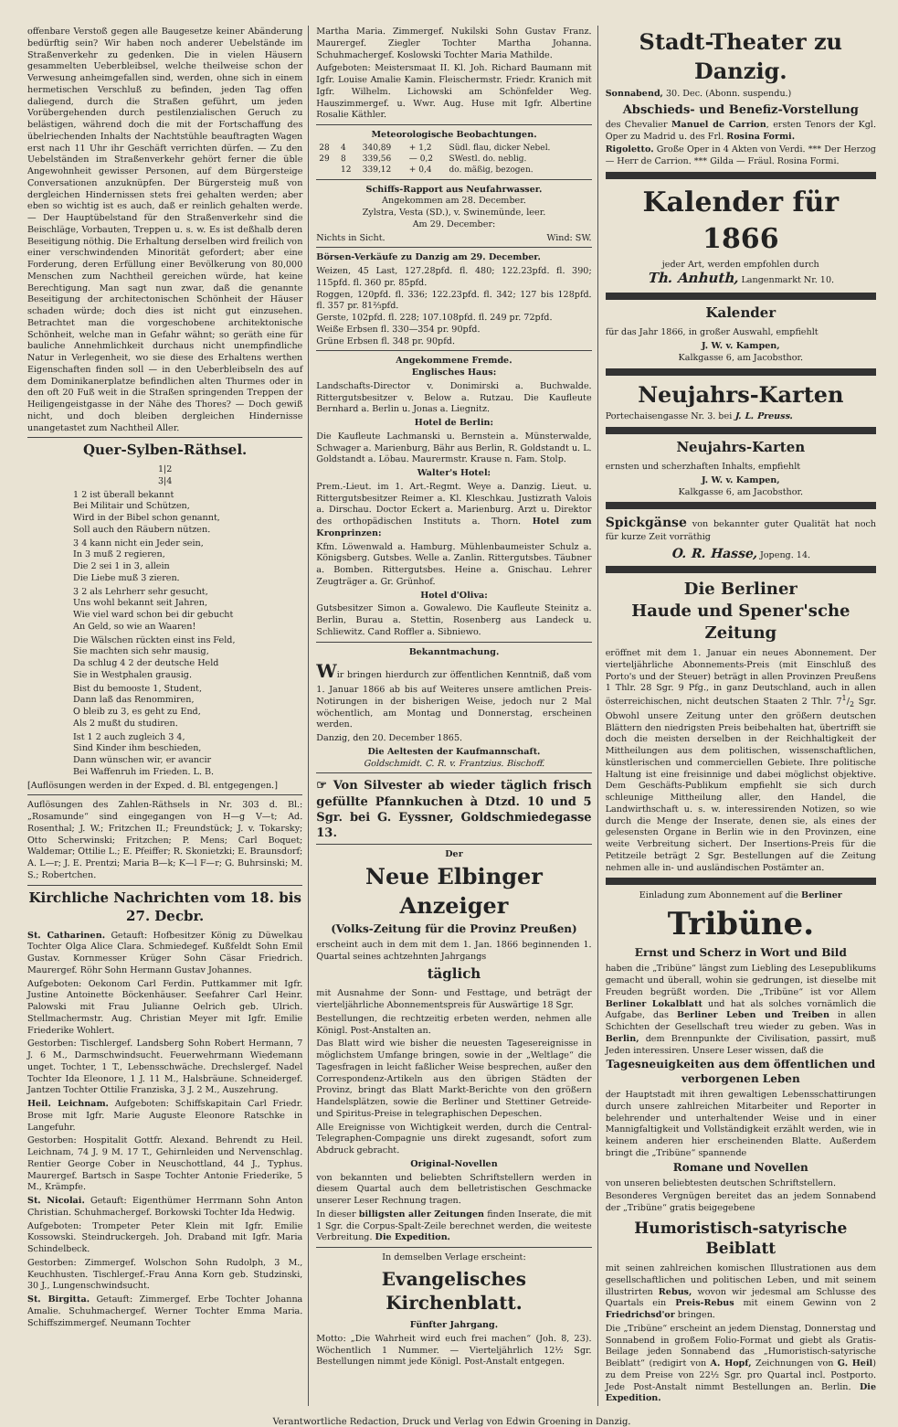offenbare Verstoß gegen alle Baugesetze keiner Abänderung bedürftig sein? Wir haben noch anderer Uebelstände im Straßenverkehr zu gedenken. Die in vielen Häusern gesammelten Ueberbleibsel, welche theilweise schon der Verwesung anheimgefallen sind, werden, ohne sich in einem hermetischen Verschluß zu befinden, jeden Tag offen daliegend, durch die Straßen geführt, um jeden Vorübergehenden durch pestilenzialischen Geruch zu belästigen, während doch die mit der Fortschaffung des übelriechenden Inhalts der Nachtstühle beauftragten Wagen erst nach 11 Uhr ihr Geschäft verrichten dürfen. — Zu den Uebelständen im Straßenverkehr gehört ferner die üble Angewohnheit gewisser Personen, auf dem Bürgersteige Conversationen anzuknüpfen. Der Bürgersteig muß von dergleichen Hindernissen stets frei gehalten werden; aber eben so wichtig ist es auch, daß er reinlich gehalten werde. — Der Hauptübelstand für den Straßenverkehr sind die Beischläge, Vorbauten, Treppen u. s. w. Es ist deßhalb deren Beseitigung nöthig. Die Erhaltung derselben wird freilich von einer verschwindenden Minorität gefordert; aber eine Forderung, deren Erfüllung einer Bevölkerung von 80,000 Menschen zum Nachtheil gereichen würde, hat keine Berechtigung. Man sagt nun zwar, daß die genannte Beseitigung der architectonischen Schönheit der Häuser schaden würde; doch dies ist nicht gut einzusehen. Betrachtet man die vorgeschobene architektonische Schönheit, welche man in Gefahr wähnt; so geräth eine für bauliche Annehmlichkeit durchaus nicht unempfindliche Natur in Verlegenheit, wo sie diese des Erhaltens werthen Eigenschaften finden soll — in den Ueberbleibseln des auf dem Dominikanerplatze befindlichen alten Thurmes oder in den oft 20 Fuß weit in die Straßen springenden Treppen der Heiligengeistgasse in der Nähe des Thores? — Doch gewiß nicht, und doch bleiben dergleichen Hindernisse unangetastet zum Nachtheil Aller.
Quer-Sylben-Räthsel.
1|2
3|4
1 2 ist überall bekannt
Bei Militair und Schützen,
Wird in der Bibel schon genannt,
Soll auch den Räubern nützen.
3 4 kann nicht ein Jeder sein,
In 3 muß 2 regieren,
Die 2 sei 1 in 3, allein
Die Liebe muß 3 zieren.
3 2 als Lehrherr sehr gesucht,
Uns wohl bekannt seit Jahren,
Wie viel ward schon bei dir gebucht
An Geld, so wie an Waaren!
Die Wälschen rückten einst ins Feld,
Sie machten sich sehr mausig,
Da schlug 4 2 der deutsche Held
Sie in Westphalen grausig.
Bist du bemooste 1, Student,
Dann laß das Renommiren,
O bleib zu 3, es geht zu End,
Als 2 mußt du studiren.
Ist 1 2 auch zugleich 3 4,
Sind Kinder ihm beschieden,
Dann wünschen wir, er avancir
Bei Waffenruh im Frieden. L. B.
[Auflösungen werden in der Exped. d. Bl. entgegengen.]
Auflösungen des Zahlen-Räthsels in Nr. 303 d. Bl.: „Rosamunde“ sind eingegangen von H—g V—t; Ad. Rosenthal; J. W.; Fritzchen II.; Freundstück; J. v. Tokarsky; Otto Scherwinski; Fritzchen; P. Mens; Carl Boquet; Waldemar; Ottilie L.; E. Pfeiffer; R. Skonietzki; E. Braunsdorf; A. L—r; J. E. Prentzi; Maria B—k; K—l F—r; G. Buhrsinski; M. S.; Robertchen.
Kirchliche Nachrichten vom 18. bis 27. Decbr.
St. Catharinen. Getauft: Hofbesitzer König zu Düwelkau Tochter Olga Alice Clara. Schmiedegef. Kußfeldt Sohn Emil Gustav. Kornmesser Krüger Sohn Cäsar Friedrich. Maurergef. Röhr Sohn Hermann Gustav Johannes.
Aufgeboten: Oekonom Carl Ferdin. Puttkammer mit Igfr. Justine Antoinette Böckenhäuser. Seefahrer Carl Heinr. Palowski mit Frau Julianne Oelrich geb. Ulrich. Stellmachermstr. Aug. Christian Meyer mit Igfr. Emilie Friederike Wohlert.
Gestorben: Tischlergef. Landsberg Sohn Robert Hermann, 7 J. 6 M., Darmschwindsucht. Feuerwehrmann Wiedemann unget. Tochter, 1 T., Lebensschwäche. Drechslergef. Nadel Tochter Ida Eleonore, 1 J. 11 M., Halsbräune. Schneidergef. Jantzen Tochter Ottilie Franziska, 3 J. 2 M., Auszehrung.
Heil. Leichnam. Aufgeboten: Schiffskapitain Carl Friedr. Brose mit Igfr. Marie Auguste Eleonore Ratschke in Langefuhr.
Gestorben: Hospitalit Gottfr. Alexand. Behrendt zu Heil. Leichnam, 74 J. 9 M. 17 T., Gehirnleiden und Nervenschlag. Rentier George Cober in Neuschottland, 44 J., Typhus. Maurergef. Bartsch in Saspe Tochter Antonie Friederike, 5 M., Krämpfe.
St. Nicolai. Getauft: Eigenthümer Herrmann Sohn Anton Christian. Schuhmachergef. Borkowski Tochter Ida Hedwig.
Aufgeboten: Trompeter Peter Klein mit Igfr. Emilie Kossowski. Steindruckergeh. Joh. Draband mit Igfr. Maria Schindelbeck.
Gestorben: Zimmergef. Wolschon Sohn Rudolph, 3 M., Keuchhusten. Tischlergef.-Frau Anna Korn geb. Studzinski, 30 J., Lungenschwindsucht.
St. Birgitta. Getauft: Zimmergef. Erbe Tochter Johanna Amalie. Schuhmachergef. Werner Tochter Emma Maria. Schiffszimmergef. Neumann Tochter
Martha Maria. Zimmergef. Nukilski Sohn Gustav Franz. Maurergef. Ziegler Tochter Martha Johanna. Schuhmachergef. Koslowski Tochter Maria Mathilde.
Aufgeboten: Meistersmaat II. Kl. Joh. Richard Baumann mit Igfr. Louise Amalie Kamin. Fleischermstr. Friedr. Kranich mit Igfr. Wilhelm. Lichowski am Schönfelder Weg. Hauszimmergef. u. Wwr. Aug. Huse mit Igfr. Albertine Rosalie Käthler.
Meteorologische Beobachtungen.
| 28 | 4 | 340,89 | + 1,2 | Südl. flau, dicker Nebel. |
| 29 | 8 | 339,56 | — 0,2 | SWestl. do. neblig. |
| | 12 | 339,12 | + 0,4 | do. mäßig, bezogen. |
Schiffs-Rapport aus Neufahrwasser.
Angekommen am 28. December.
Zylstra, Vesta (SD.), v. Swinemünde, leer.
Am 29. December:
Nichts in Sicht. Wind: SW.
Börsen-Verkäufe zu Danzig am 29. December.
Weizen, 45 Last, 127.28pfd. fl. 480; 122.23pfd. fl. 390; 115pfd. fl. 360 pr. 85pfd.
Roggen, 120pfd. fl. 336; 122.23pfd. fl. 342; 127 bis 128pfd. fl. 357 pr. 81⅔pfd.
Gerste, 102pfd. fl. 228; 107.108pfd. fl. 249 pr. 72pfd.
Weiße Erbsen fl. 330—354 pr. 90pfd.
Grüne Erbsen fl. 348 pr. 90pfd.
Angekommene Fremde.
Englisches Haus:
Landschafts-Director v. Donimirski a. Buchwalde. Rittergutsbesitzer v. Below a. Rutzau. Die Kaufleute Bernhard a. Berlin u. Jonas a. Liegnitz.
Hotel de Berlin:
Die Kaufleute Lachmanski u. Bernstein a. Münsterwalde, Schwager a. Marienburg, Bähr aus Berlin, R. Goldstandt u. L. Goldstandt a. Löbau. Maurermstr. Krause n. Fam. Stolp.
Walter's Hotel:
Prem.-Lieut. im 1. Art.-Regmt. Weye a. Danzig. Lieut. u. Rittergutsbesitzer Reimer a. Kl. Kleschkau. Justizrath Valois a. Dirschau. Doctor Eckert a. Marienburg. Arzt u. Direktor des orthopädischen Instituts a. Thorn. Hotel zum Kronprinzen:
Kfm. Löwenwald a. Hamburg. Mühlenbaumeister Schulz a. Königsberg. Gutsbes. Welle a. Zanlin. Rittergutsbes. Täubner a. Bomben. Rittergutsbes. Heine a. Gnischau. Lehrer Zeugträger a. Gr. Grünhof.
Hotel d'Oliva:
Gutsbesitzer Simon a. Gowalewo. Die Kaufleute Steinitz a. Berlin, Burau a. Stettin, Rosenberg aus Landeck u. Schliewitz. Cand Roffler a. Sibniewo.
Bekanntmachung.
Wir bringen hierdurch zur öffentlichen Kenntniß, daß vom 1. Januar 1866 ab bis auf Weiteres unsere amtlichen Preis-Notirungen in der bisherigen Weise, jedoch nur 2 Mal wöchentlich, am Montag und Donnerstag, erscheinen werden.
Danzig, den 20. December 1865.
Die Aeltesten der Kaufmannschaft.
Goldschmidt. C. R. v. Frantzius. Bischoff.
☞ Von Silvester ab wieder täglich frisch gefüllte Pfannkuchen à Dtzd. 10 und 5 Sgr. bei G. Eyssner, Goldschmiedegasse 13.
Der
Neue Elbinger Anzeiger
(Volks-Zeitung für die Provinz Preußen)
erscheint auch in dem mit dem 1. Jan. 1866 beginnenden 1. Quartal seines achtzehnten Jahrgangs
täglich
mit Ausnahme der Sonn- und Festtage, und beträgt der vierteljährliche Abonnementspreis für Auswärtige 18 Sgr.
Bestellungen, die rechtzeitig erbeten werden, nehmen alle Königl. Post-Anstalten an.
Das Blatt wird wie bisher die neuesten Tagesereignisse in möglichstem Umfange bringen, sowie in der „Weltlage“ die Tagesfragen in leicht faßlicher Weise besprechen, außer den Correspondenz-Artikeln aus den übrigen Städten der Provinz, bringt das Blatt Markt-Berichte von den größern Handelsplätzen, sowie die Berliner und Stettiner Getreide- und Spiritus-Preise in telegraphischen Depeschen.
Alle Ereignisse von Wichtigkeit werden, durch die Central-Telegraphen-Compagnie uns direkt zugesandt, sofort zum Abdruck gebracht.
Original-Novellen
von bekannten und beliebten Schriftstellern werden in diesem Quartal auch dem belletristischen Geschmacke unserer Leser Rechnung tragen.
In dieser billigsten aller Zeitungen finden Inserate, die mit 1 Sgr. die Corpus-Spalt-Zeile berechnet werden, die weiteste Verbreitung. Die Expedition.
In demselben Verlage erscheint:
Evangelisches Kirchenblatt.
Fünfter Jahrgang.
Motto: „Die Wahrheit wird euch frei machen“ (Joh. 8, 23). Wöchentlich 1 Nummer. — Vierteljährlich 12½ Sgr. Bestellungen nimmt jede Königl. Post-Anstalt entgegen.
Stadt-Theater zu Danzig.
Sonnabend, 30. Dec. (Abonn. suspendu.)
Abschieds- und Benefiz-Vorstellung
des Chevalier Manuel de Carrion, ersten Tenors der Kgl. Oper zu Madrid u. des Frl. Rosina Formi.
Rigoletto. Große Oper in 4 Akten von Verdi. *** Der Herzog — Herr de Carrion. *** Gilda — Fräul. Rosina Formi.
Kalender für 1866
jeder Art, werden empfohlen durch
Th. Anhuth, Langenmarkt Nr. 10.
Kalender
für das Jahr 1866, in großer Auswahl, empfiehlt
J. W. v. Kampen,
Kalkgasse 6, am Jacobsthor.
Neujahrs-Karten
Portechaisengasse Nr. 3. bei J. L. Preuss.
Neujahrs-Karten
ernsten und scherzhaften Inhalts, empfiehlt
J. W. v. Kampen,
Kalkgasse 6, am Jacobsthor.
Spickgänse von bekannter guter Qualität hat noch für kurze Zeit vorräthig
O. R. Hasse, Jopeng. 14.
Die Berliner
Haude und Spener'sche Zeitung
eröffnet mit dem 1. Januar ein neues Abonnement. Der vierteljährliche Abonnements-Preis (mit Einschluß des Porto's und der Steuer) beträgt in allen Provinzen Preußens 1 Thlr. 28 Sgr. 9 Pfg., in ganz Deutschland, auch in allen österreichischen, nicht deutschen Staaten 2 Thlr. 71/2 Sgr. Obwohl unsere Zeitung unter den größern deutschen Blättern den niedrigsten Preis beibehalten hat, übertrifft sie doch die meisten derselben in der Reichhaltigkeit der Mittheilungen aus dem politischen, wissenschaftlichen, künstlerischen und commerciellen Gebiete. Ihre politische Haltung ist eine freisinnige und dabei möglichst objektive. Dem Geschäfts-Publikum empfiehlt sie sich durch schleunige Mittheilung aller, den Handel, die Landwirthschaft u. s. w. interessirenden Notizen, so wie durch die Menge der Inserate, denen sie, als eines der gelesensten Organe in Berlin wie in den Provinzen, eine weite Verbreitung sichert. Der Insertions-Preis für die Petitzeile beträgt 2 Sgr. Bestellungen auf die Zeitung nehmen alle in- und ausländischen Postämter an.
Einladung zum Abonnement auf die Berliner
Tribüne.
Ernst und Scherz in Wort und Bild
haben die „Tribüne“ längst zum Liebling des Lesepublikums gemacht und überall, wohin sie gedrungen, ist dieselbe mit Freuden begrüßt worden. Die „Tribüne“ ist vor Allem Berliner Lokalblatt und hat als solches vornämlich die Aufgabe, das Berliner Leben und Treiben in allen Schichten der Gesellschaft treu wieder zu geben. Was in Berlin, dem Brennpunkte der Civilisation, passirt, muß Jeden interessiren. Unsere Leser wissen, daß die
Tagesneuigkeiten aus dem öffentlichen und verborgenen Leben
der Hauptstadt mit ihren gewaltigen Lebensschattirungen durch unsere zahlreichen Mitarbeiter und Reporter in belehrender und unterhaltender Weise und in einer Mannigfaltigkeit und Vollständigkeit erzählt werden, wie in keinem anderen hier erscheinenden Blatte. Außerdem bringt die „Tribüne“ spannende
Romane und Novellen
von unseren beliebtesten deutschen Schriftstellern.
Besonderes Vergnügen bereitet das an jedem Sonnabend der „Tribüne“ gratis beigegebene
Humoristisch-satyrische Beiblatt
mit seinen zahlreichen komischen Illustrationen aus dem gesellschaftlichen und politischen Leben, und mit seinem illustrirten Rebus, wovon wir jedesmal am Schlusse des Quartals ein Preis-Rebus mit einem Gewinn von 2 Friedrichsd'or bringen.
Die „Tribüne“ erscheint an jedem Dienstag, Donnerstag und Sonnabend in großem Folio-Format und giebt als Gratis-Beilage jeden Sonnabend das „Humoristisch-satyrische Beiblatt“ (redigirt von A. Hopf, Zeichnungen von G. Heil) zu dem Preise von 22½ Sgr. pro Quartal incl. Postporto. Jede Post-Anstalt nimmt Bestellungen an. Berlin. Die Expedition.
Verantwortliche Redaction, Druck und Verlag von Edwin Groening in Danzig.